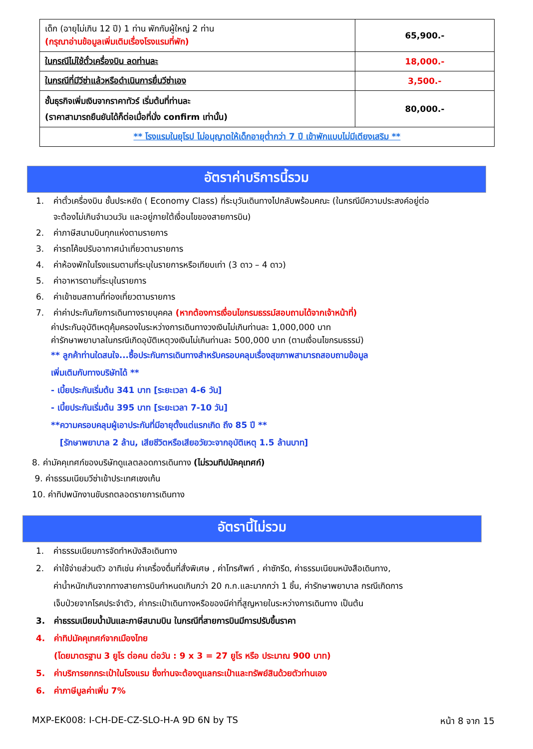| เด็ก (อายุไม่เกิน 12 ปี) 1 ท่าน พักกับผู้ใหญ่ 2 ท่าน (กรุณาอ่านข้อมูลเพิ่มเติมเรื่องโรงแรมที่พัก) | 65,900.- |
| ในกรณีไม่ใช้ตั๋วเครื่องบิน ลดท่านละ | 18,000.- |
| ในกรณีที่มีวีซ่าแล้วหรือดำเนินการยื่นวีซ่าเอง | 3,500.- |
| ชั้นธุรกิจเพิ่มเงินจากราคาทัวร์ เริ่มต้นที่ท่านละ (ราคาสามารถยืนยันได้ก็ต่อเมื่อที่นั่ง confirm เท่านั้น) | 80,000.- |
| ** โรงแรมในยุโรป ไม่อนุญาตให้เด็กอายุต่ำกว่า 7 ปี เข้าพักแบบไม่มีเตียงเสริม ** | |
อัตราค่าบริการนี้รวม
1. ค่าตั๋วเครื่องบิน ชั้นประหยัด ( Economy Class) ที่ระบุวันเดินทางไปกลับพร้อมคณะ (ในกรณีมีความประสงค์อยู่ต่อ
จะต้องไม่เกินจำนวนวัน และอยู่ภายใต้เงื่อนไขของสายการบิน)
2. ค่าภาษีสนามบินทุกแห่งตามรายการ
3. ค่ารถโค้ชปรับอากาศนำเที่ยวตามรายการ
4. ค่าห้องพักในโรงแรมตามที่ระบุในรายการหรือเทียบเท่า (3 ดาว – 4 ดาว)
5. ค่าอาหารตามที่ระบุในรายการ
6. ค่าเข้าชมสถานที่ท่องเที่ยวตามรายการ
7. ค่าค่าประกันภัยการเดินทางรายบุคคล (หากต้องการเงื่อนไขกรมธรรม์สอบถามได้จากเจ้าหน้าที่)
ค่าประกันอุบัติเหตุคุ้มครองในระหว่างการเดินทางวงเงินไม่เกินท่านละ 1,000,000 บาท
ค่ารักษาพยาบาลในกรณีเกิดอุบัติเหตุวงเงินไม่เกินท่านละ 500,000 บาท (ตามเงื่อนไขกรมธรรม์)
** ลูกค้าท่านใดสนใจ...ซื้อประกันการเดินทางสำหรับครอบคลุมเรื่องสุขภาพสามารถสอบถามข้อมูล
เพิ่มเติมกับทางบริษัทได้ **
- เบี้ยประกันเริ่มต้น 341 บาท [ระยะเวลา 4-6 วัน]
- เบี้ยประกันเริ่มต้น 395 บาท [ระยะเวลา 7-10 วัน]
**ความครอบคลุมผู้เอาประกันที่มีอายุตั้งแต่แรกเกิด ถึง 85 ปี **
[รักษาพยาบาล 2 ล้าน, เสียชีวิตหรือเสียอวัยวะจากอุบัติเหตุ 1.5 ล้านบาท]
8. ค่ามัคคุเทศก์ของบริษัทดูแลตลอดการเดินทาง (ไม่รวมทิปมัคคุเทศก์)
9. ค่าธรรมเนียมวีซ่าเข้าประเทศเชงเก้น
10. ค่าทิปพนักงานขับรถตลอดรายการเดินทาง
อัตรานี้ไม่รวม
1. ค่าธรรมเนียมการจัดทำหนังสือเดินทาง
2. ค่าใช้จ่ายส่วนตัว อาทิเช่น ค่าเครื่องดื่มที่สั่งพิเศษ , ค่าโทรศัพท์ , ค่าซักรีด, ค่าธรรมเนียมหนังสือเดินทาง,
ค่าน้ำหนักเกินจากทางสายการบินกำหนดเกินกว่า 20 ก.ก.และมากกว่า 1 ชิ้น, ค่ารักษาพยาบาล กรณีเกิดการ
เจ็บป่วยจากโรคประจำตัว, ค่ากระเป๋าเดินทางหรือของมีค่าที่สูญหายในระหว่างการเดินทาง เป็นต้น
3. ค่าธรรมเนียมน้ำมันและภาษีสนามบิน ในกรณีที่สายการบินมีการปรับขึ้นราคา
4. ค่าทิปมัคคุเทศก์จากเมืองไทย
(โดยมาตรฐาน 3 ยูโร ต่อคน ต่อวัน : 9 x 3 = 27 ยูโร หรือ ประมาณ 900 บาท)
5. ค่าบริการยกกระเป๋าในโรงแรม ซึ่งท่านจะต้องดูแลกระเป๋าและทรัพย์สินด้วยตัวท่านเอง
6. ค่าภาษีมูลค่าเพิ่ม 7%
MXP-EK008: I-CH-DE-CZ-SLO-H-A 9D 6N by TS หน้า 8 จาก 15